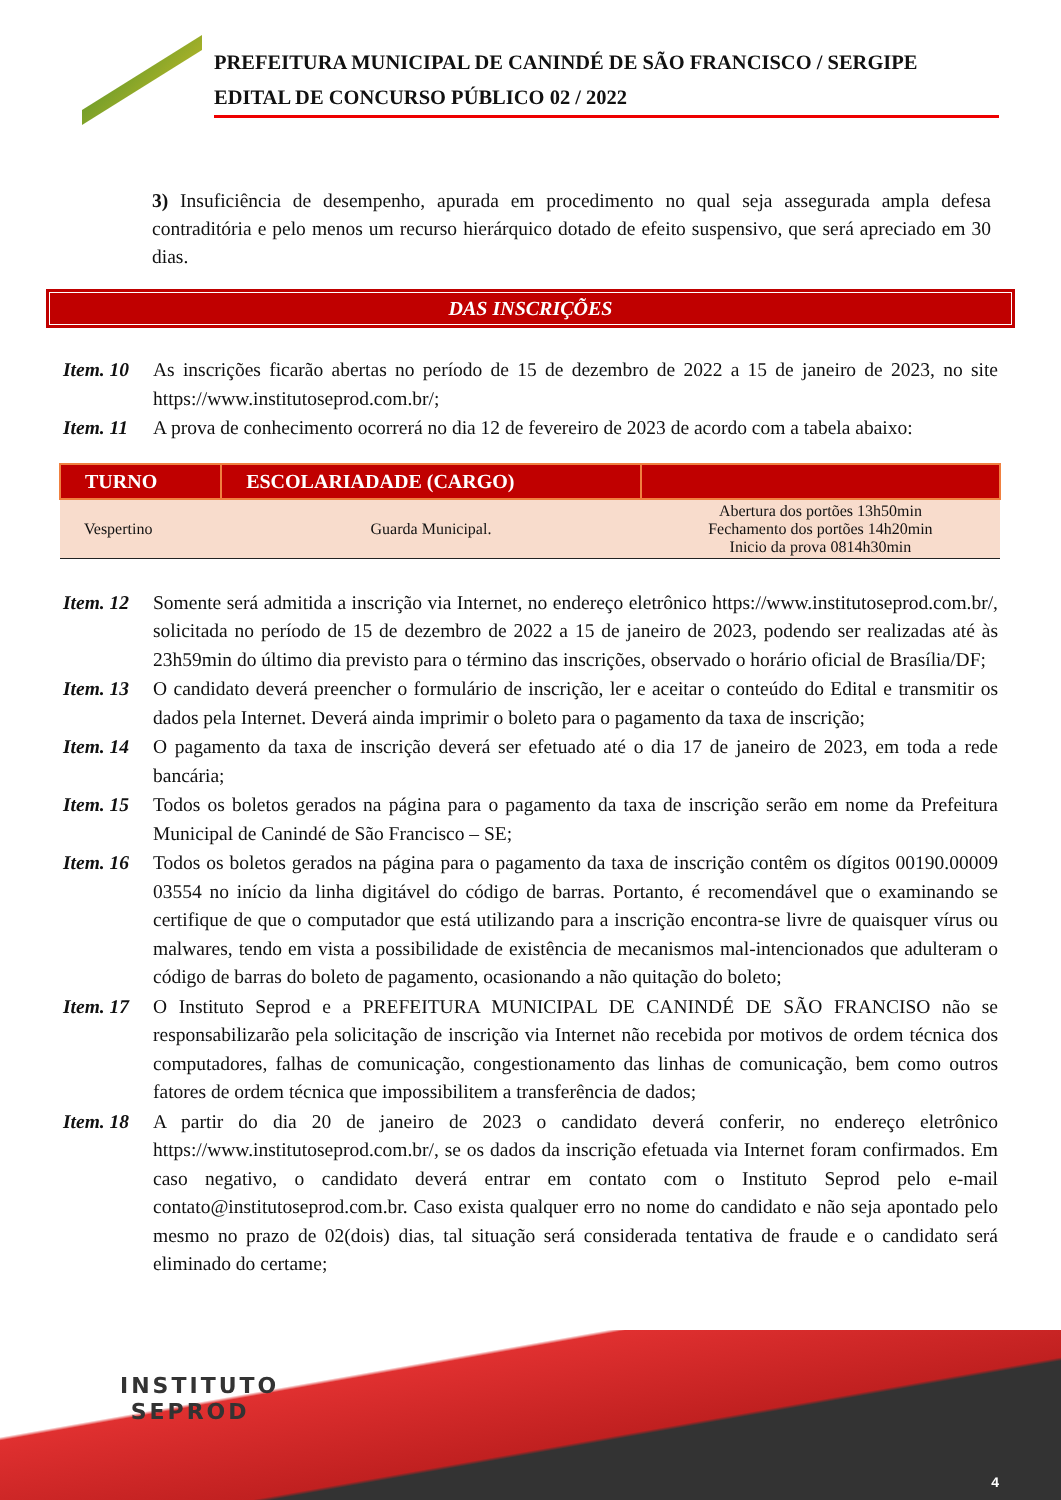PREFEITURA MUNICIPAL DE CANINDÉ DE SÃO FRANCISCO / SERGIPE
EDITAL DE CONCURSO PÚBLICO 02 / 2022
3) Insuficiência de desempenho, apurada em procedimento no qual seja assegurada ampla defesa contraditória e pelo menos um recurso hierárquico dotado de efeito suspensivo, que será apreciado em 30 dias.
DAS INSCRIÇÕES
Item. 10 As inscrições ficarão abertas no período de 15 de dezembro de 2022 a 15 de janeiro de 2023, no site https://www.institutoseprod.com.br/;
Item. 11 A prova de conhecimento ocorrerá no dia 12 de fevereiro de 2023 de acordo com a tabela abaixo:
| TURNO | ESCOLARIADADE (CARGO) | |
| --- | --- | --- |
| Vespertino | Guarda Municipal. | Abertura dos portões 13h50min Fechamento dos portões 14h20min Inicio da prova 0814h30min |
Item. 12 Somente será admitida a inscrição via Internet, no endereço eletrônico https://www.institutoseprod.com.br/, solicitada no período de 15 de dezembro de 2022 a 15 de janeiro de 2023, podendo ser realizadas até às 23h59min do último dia previsto para o término das inscrições, observado o horário oficial de Brasília/DF;
Item. 13 O candidato deverá preencher o formulário de inscrição, ler e aceitar o conteúdo do Edital e transmitir os dados pela Internet. Deverá ainda imprimir o boleto para o pagamento da taxa de inscrição;
Item. 14 O pagamento da taxa de inscrição deverá ser efetuado até o dia 17 de janeiro de 2023, em toda a rede bancária;
Item. 15 Todos os boletos gerados na página para o pagamento da taxa de inscrição serão em nome da Prefeitura Municipal de Canindé de São Francisco – SE;
Item. 16 Todos os boletos gerados na página para o pagamento da taxa de inscrição contêm os dígitos 00190.00009 03554 no início da linha digitável do código de barras. Portanto, é recomendável que o examinando se certifique de que o computador que está utilizando para a inscrição encontra-se livre de quaisquer vírus ou malwares, tendo em vista a possibilidade de existência de mecanismos mal-intencionados que adulteram o código de barras do boleto de pagamento, ocasionando a não quitação do boleto;
Item. 17 O Instituto Seprod e a PREFEITURA MUNICIPAL DE CANINDÉ DE SÃO FRANCISO não se responsabilizarão pela solicitação de inscrição via Internet não recebida por motivos de ordem técnica dos computadores, falhas de comunicação, congestionamento das linhas de comunicação, bem como outros fatores de ordem técnica que impossibilitem a transferência de dados;
Item. 18 A partir do dia 20 de janeiro de 2023 o candidato deverá conferir, no endereço eletrônico https://www.institutoseprod.com.br/, se os dados da inscrição efetuada via Internet foram confirmados. Em caso negativo, o candidato deverá entrar em contato com o Instituto Seprod pelo e-mail contato@institutoseprod.com.br. Caso exista qualquer erro no nome do candidato e não seja apontado pelo mesmo no prazo de 02(dois) dias, tal situação será considerada tentativa de fraude e o candidato será eliminado do certame;
INSTITUTO
SEPROD
4